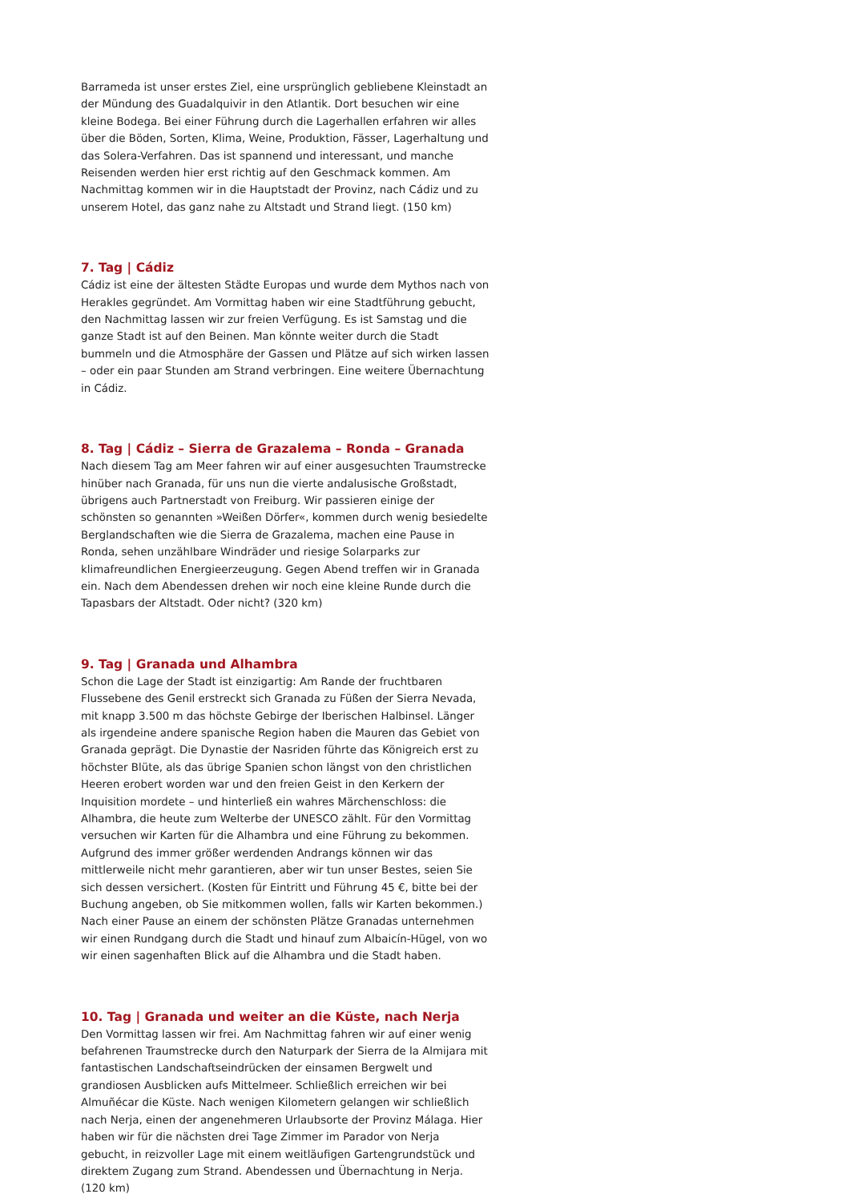Barrameda ist unser erstes Ziel, eine ursprünglich gebliebene Kleinstadt an der Mündung des Guadalquivir in den Atlantik. Dort besuchen wir eine kleine Bodega. Bei einer Führung durch die Lagerhallen erfahren wir alles über die Böden, Sorten, Klima, Weine, Produktion, Fässer, Lagerhaltung und das Solera-Verfahren. Das ist spannend und interessant, und manche Reisenden werden hier erst richtig auf den Geschmack kommen. Am Nachmittag kommen wir in die Hauptstadt der Provinz, nach Cádiz und zu unserem Hotel, das ganz nahe zu Altstadt und Strand liegt. (150 km)
7. Tag | Cádiz
Cádiz ist eine der ältesten Städte Europas und wurde dem Mythos nach von Herakles gegründet. Am Vormittag haben wir eine Stadtführung gebucht, den Nachmittag lassen wir zur freien Verfügung. Es ist Samstag und die ganze Stadt ist auf den Beinen. Man könnte weiter durch die Stadt bummeln und die Atmosphäre der Gassen und Plätze auf sich wirken lassen – oder ein paar Stunden am Strand verbringen. Eine weitere Übernachtung in Cádiz.
8. Tag | Cádiz – Sierra de Grazalema – Ronda – Granada
Nach diesem Tag am Meer fahren wir auf einer ausgesuchten Traumstrecke hinüber nach Granada, für uns nun die vierte andalusische Großstadt, übrigens auch Partnerstadt von Freiburg. Wir passieren einige der schönsten so genannten »Weißen Dörfer«, kommen durch wenig besiedelte Berglandschaften wie die Sierra de Grazalema, machen eine Pause in Ronda, sehen unzählbare Windräder und riesige Solarparks zur klimafreundlichen Energieerzeugung. Gegen Abend treffen wir in Granada ein. Nach dem Abendessen drehen wir noch eine kleine Runde durch die Tapasbars der Altstadt. Oder nicht? (320 km)
9. Tag | Granada und Alhambra
Schon die Lage der Stadt ist einzigartig: Am Rande der fruchtbaren Flussebene des Genil erstreckt sich Granada zu Füßen der Sierra Nevada, mit knapp 3.500 m das höchste Gebirge der Iberischen Halbinsel. Länger als irgendeine andere spanische Region haben die Mauren das Gebiet von Granada geprägt. Die Dynastie der Nasriden führte das Königreich erst zu höchster Blüte, als das übrige Spanien schon längst von den christlichen Heeren erobert worden war und den freien Geist in den Kerkern der Inquisition mordete – und hinterließ ein wahres Märchenschloss: die Alhambra, die heute zum Welterbe der UNESCO zählt. Für den Vormittag versuchen wir Karten für die Alhambra und eine Führung zu bekommen. Aufgrund des immer größer werdenden Andrangs können wir das mittlerweile nicht mehr garantieren, aber wir tun unser Bestes, seien Sie sich dessen versichert. (Kosten für Eintritt und Führung 45 €, bitte bei der Buchung angeben, ob Sie mitkommen wollen, falls wir Karten bekommen.) Nach einer Pause an einem der schönsten Plätze Granadas unternehmen wir einen Rundgang durch die Stadt und hinauf zum Albaicín-Hügel, von wo wir einen sagenhaften Blick auf die Alhambra und die Stadt haben.
10. Tag | Granada und weiter an die Küste, nach Nerja
Den Vormittag lassen wir frei. Am Nachmittag fahren wir auf einer wenig befahrenen Traumstrecke durch den Naturpark der Sierra de la Almijara mit fantastischen Landschaftseindrücken der einsamen Bergwelt und grandiosen Ausblicken aufs Mittelmeer. Schließlich erreichen wir bei Almuñécar die Küste. Nach wenigen Kilometern gelangen wir schließlich nach Nerja, einen der angenehmeren Urlaubsorte der Provinz Málaga. Hier haben wir für die nächsten drei Tage Zimmer im Parador von Nerja gebucht, in reizvoller Lage mit einem weitläufigen Gartengrundstück und direktem Zugang zum Strand. Abendessen und Übernachtung in Nerja. (120 km)